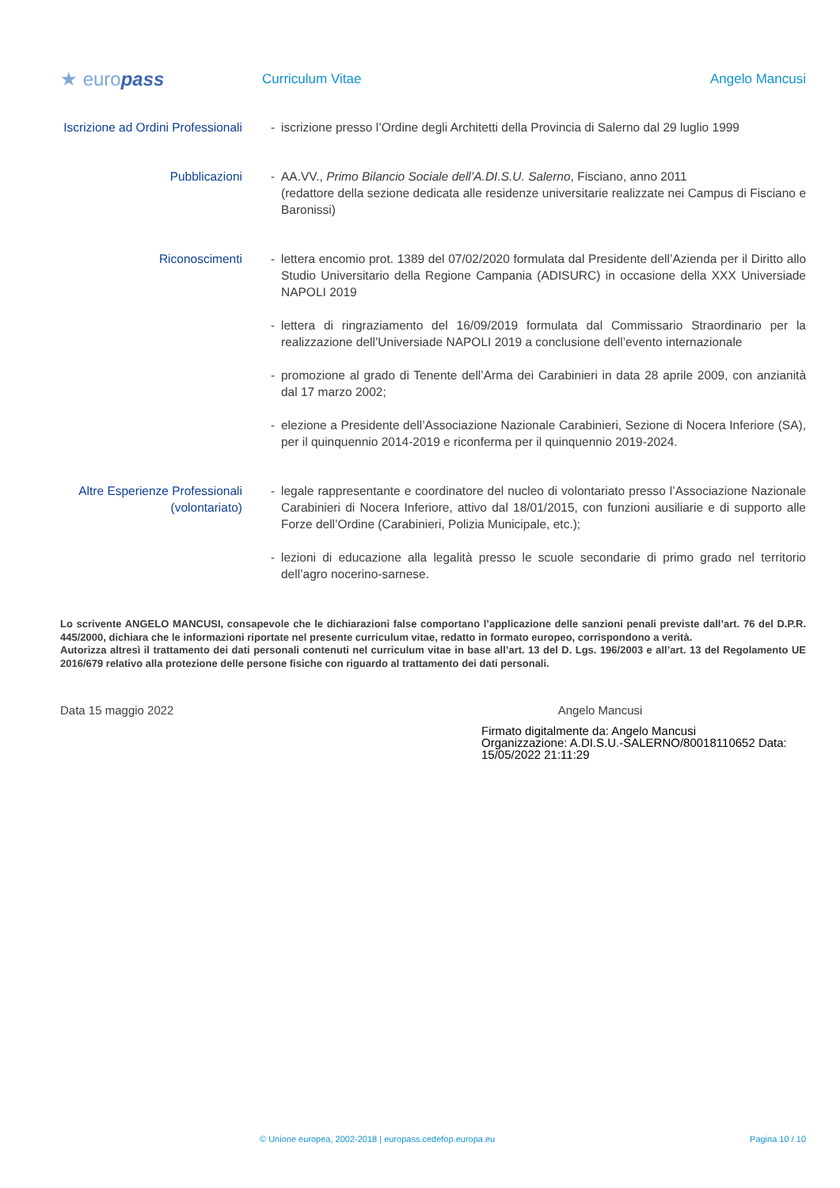★ europass
Curriculum Vitae Angelo Mancusi
Iscrizione ad Ordini Professionali
- iscrizione presso l’Ordine degli Architetti della Provincia di Salerno dal 29 luglio 1999
Pubblicazioni - AA.VV., Primo Bilancio Sociale dell’A.DI.S.U. Salerno, Fisciano, anno 2011
(redattore della sezione dedicata alle residenze universitarie realizzate nei Campus di Fisciano e Baronissi)
Riconoscimenti - lettera encomio prot. 1389 del 07/02/2020 formulata dal Presidente dell’Azienda per il Diritto allo Studio Universitario della Regione Campania (ADISURC) in occasione della XXX Universiade NAPOLI 2019
- lettera di ringraziamento del 16/09/2019 formulata dal Commissario Straordinario per la realizzazione dell’Universiade NAPOLI 2019 a conclusione dell’evento internazionale
- promozione al grado di Tenente dell’Arma dei Carabinieri in data 28 aprile 2009, con anzianità dal 17 marzo 2002;
- elezione a Presidente dell’Associazione Nazionale Carabinieri, Sezione di Nocera Inferiore (SA), per il quinquennio 2014-2019 e riconferma per il quinquennio 2019-2024.
Altre Esperienze Professionali (volontariato)
- legale rappresentante e coordinatore del nucleo di volontariato presso l’Associazione Nazionale Carabinieri di Nocera Inferiore, attivo dal 18/01/2015, con funzioni ausiliarie e di supporto alle Forze dell’Ordine (Carabinieri, Polizia Municipale, etc.);
- lezioni di educazione alla legalità presso le scuole secondarie di primo grado nel territorio dell’agro nocerino-sarnese.
Lo scrivente ANGELO MANCUSI, consapevole che le dichiarazioni false comportano l’applicazione delle sanzioni penali previste dall’art. 76 del D.P.R. 445/2000, dichiara che le informazioni riportate nel presente curriculum vitae, redatto in formato europeo, corrispondono a verità.
Autorizza altresì il trattamento dei dati personali contenuti nel curriculum vitae in base all’art. 13 del D. Lgs. 196/2003 e all’art. 13 del Regolamento UE 2016/679 relativo alla protezione delle persone fisiche con riguardo al trattamento dei dati personali.
Data 15 maggio 2022 Angelo Mancusi
Firmato digitalmente da: Angelo Mancusi
Organizzazione: A.DI.S.U.-SALERNO/80018110652 Data:
15/05/2022 21:11:29
© Unione europea, 2002-2018 | europass.cedefop.europa.eu
Pagina 10 / 10